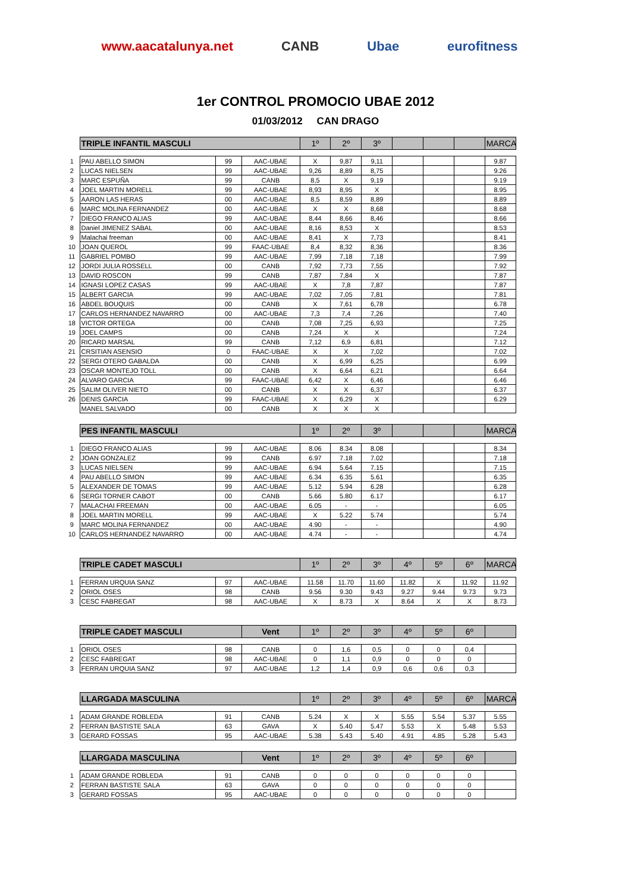www.aacatalunya.net CANB Ubae eurofitness
1er CONTROL PROMOCIO UBAE 2012
01/03/2012 CAN DRAGO
| | TRIPLE INFANTIL MASCULI | | | 1º | 2º | 3º | | | | MARCA |
| --- | --- | --- | --- | --- | --- | --- | --- | --- | --- | --- |
| 1 | PAU ABELLO SIMON | 99 | AAC-UBAE | X | 9,87 | 9,11 | | | | 9.87 |
| 2 | LUCAS NIELSEN | 99 | AAC-UBAE | 9,26 | 8,89 | 8,75 | | | | 9.26 |
| 3 | MARC ESPUÑA | 99 | CANB | 8,5 | X | 9,19 | | | | 9.19 |
| 4 | JOEL MARTIN MORELL | 99 | AAC-UBAE | 8,93 | 8,95 | X | | | | 8.95 |
| 5 | AARON LAS HERAS | 00 | AAC-UBAE | 8,5 | 8,59 | 8,89 | | | | 8.89 |
| 6 | MARC MOLINA FERNANDEZ | 00 | AAC-UBAE | X | X | 8,68 | | | | 8.68 |
| 7 | DIEGO FRANCO ALIAS | 99 | AAC-UBAE | 8,44 | 8,66 | 8,46 | | | | 8.66 |
| 8 | Daniel JIMENEZ SABAL | 00 | AAC-UBAE | 8,16 | 8,53 | X | | | | 8.53 |
| 9 | Malachai freeman | 00 | AAC-UBAE | 8,41 | X | 7,73 | | | | 8.41 |
| 10 | JOAN QUEROL | 99 | FAAC-UBAE | 8,4 | 8,32 | 8,36 | | | | 8.36 |
| 11 | GABRIEL POMBO | 99 | AAC-UBAE | 7,99 | 7,18 | 7,18 | | | | 7.99 |
| 12 | JORDI JULIA ROSSELL | 00 | CANB | 7,92 | 7,73 | 7,55 | | | | 7.92 |
| 13 | DAVID ROSCON | 99 | CANB | 7,87 | 7,84 | X | | | | 7.87 |
| 14 | IGNASI LOPEZ CASAS | 99 | AAC-UBAE | X | 7,8 | 7,87 | | | | 7.87 |
| 15 | ALBERT GARCIA | 99 | AAC-UBAE | 7,02 | 7,05 | 7,81 | | | | 7.81 |
| 16 | ABDEL BOUQUIS | 00 | CANB | X | 7,61 | 6,78 | | | | 6.78 |
| 17 | CARLOS HERNANDEZ NAVARRO | 00 | AAC-UBAE | 7,3 | 7,4 | 7,26 | | | | 7.40 |
| 18 | VICTOR ORTEGA | 00 | CANB | 7,08 | 7,25 | 6,93 | | | | 7.25 |
| 19 | JOEL CAMPS | 00 | CANB | 7,24 | X | X | | | | 7.24 |
| 20 | RICARD MARSAL | 99 | CANB | 7,12 | 6,9 | 6,81 | | | | 7.12 |
| 21 | CRSITIAN ASENSIO | 0 | FAAC-UBAE | X | X | 7,02 | | | | 7.02 |
| 22 | SERGI OTERO GABALDA | 00 | CANB | X | 6,99 | 6,25 | | | | 6.99 |
| 23 | OSCAR MONTEJO TOLL | 00 | CANB | X | 6,64 | 6,21 | | | | 6.64 |
| 24 | ALVARO GARCIA | 99 | FAAC-UBAE | 6,42 | X | 6,46 | | | | 6.46 |
| 25 | SALIM OLIVER NIETO | 00 | CANB | X | X | 6,37 | | | | 6.37 |
| 26 | DENIS GARCIA | 99 | FAAC-UBAE | X | 6,29 | X | | | | 6.29 |
| | MANEL SALVADO | 00 | CANB | X | X | X | | | | |
| | PES INFANTIL MASCULI | | | 1º | 2º | 3º | | | | MARCA |
| --- | --- | --- | --- | --- | --- | --- | --- | --- | --- | --- |
| 1 | DIEGO FRANCO ALIAS | 99 | AAC-UBAE | 8.06 | 8.34 | 8.08 | | | | 8.34 |
| 2 | JOAN GONZALEZ | 99 | CANB | 6.97 | 7.18 | 7.02 | | | | 7.18 |
| 3 | LUCAS NIELSEN | 99 | AAC-UBAE | 6.94 | 5.64 | 7.15 | | | | 7.15 |
| 4 | PAU ABELLO SIMON | 99 | AAC-UBAE | 6.34 | 6.35 | 5.61 | | | | 6.35 |
| 5 | ALEXANDER DE TOMAS | 99 | AAC-UBAE | 5.12 | 5.94 | 6.28 | | | | 6.28 |
| 6 | SERGI TORNER CABOT | 00 | CANB | 5.66 | 5.80 | 6.17 | | | | 6.17 |
| 7 | MALACHAI FREEMAN | 00 | AAC-UBAE | 6.05 | - | - | | | | 6.05 |
| 8 | JOEL MARTIN MORELL | 99 | AAC-UBAE | X | 5.22 | 5.74 | | | | 5.74 |
| 9 | MARC MOLINA FERNANDEZ | 00 | AAC-UBAE | 4.90 | - | - | | | | 4.90 |
| 10 | CARLOS HERNANDEZ NAVARRO | 00 | AAC-UBAE | 4.74 | - | - | | | | 4.74 |
| | TRIPLE CADET MASCULI | | | 1º | 2º | 3º | 4º | 5º | 6º | MARCA |
| --- | --- | --- | --- | --- | --- | --- | --- | --- | --- | --- |
| 1 | FERRAN URQUIA SANZ | 97 | AAC-UBAE | 11.58 | 11.70 | 11.60 | 11.82 | X | 11.92 | 11.92 |
| 2 | ORIOL OSES | 98 | CANB | 9.56 | 9.30 | 9.43 | 9.27 | 9.44 | 9.73 | 9.73 |
| 3 | CESC FABREGAT | 98 | AAC-UBAE | X | 8.73 | X | 8.64 | X | X | 8.73 |
| | TRIPLE CADET MASCULI | | Vent | 1º | 2º | 3º | 4º | 5º | 6º | |
| --- | --- | --- | --- | --- | --- | --- | --- | --- | --- | --- |
| 1 | ORIOL OSES | 98 | CANB | 0 | 1,6 | 0,5 | 0 | 0 | 0,4 | |
| 2 | CESC FABREGAT | 98 | AAC-UBAE | 0 | 1,1 | 0,9 | 0 | 0 | 0 | |
| 3 | FERRAN URQUIA SANZ | 97 | AAC-UBAE | 1,2 | 1,4 | 0,9 | 0,6 | 0,6 | 0,3 | |
| | LLARGADA MASCULINA | | | 1º | 2º | 3º | 4º | 5º | 6º | MARCA |
| --- | --- | --- | --- | --- | --- | --- | --- | --- | --- | --- |
| 1 | ADAM GRANDE ROBLEDA | 91 | CANB | 5.24 | X | X | 5.55 | 5.54 | 5.37 | 5.55 |
| 2 | FERRAN BASTISTE SALA | 63 | GAVA | X | 5.40 | 5.47 | 5.53 | X | 5.48 | 5.53 |
| 3 | GERARD FOSSAS | 95 | AAC-UBAE | 5.38 | 5.43 | 5.40 | 4.91 | 4.85 | 5.28 | 5.43 |
| | LLARGADA MASCULINA | | Vent | 1º | 2º | 3º | 4º | 5º | 6º | |
| --- | --- | --- | --- | --- | --- | --- | --- | --- | --- | --- |
| 1 | ADAM GRANDE ROBLEDA | 91 | CANB | 0 | 0 | 0 | 0 | 0 | 0 | |
| 2 | FERRAN BASTISTE SALA | 63 | GAVA | 0 | 0 | 0 | 0 | 0 | 0 | |
| 3 | GERARD FOSSAS | 95 | AAC-UBAE | 0 | 0 | 0 | 0 | 0 | 0 | |